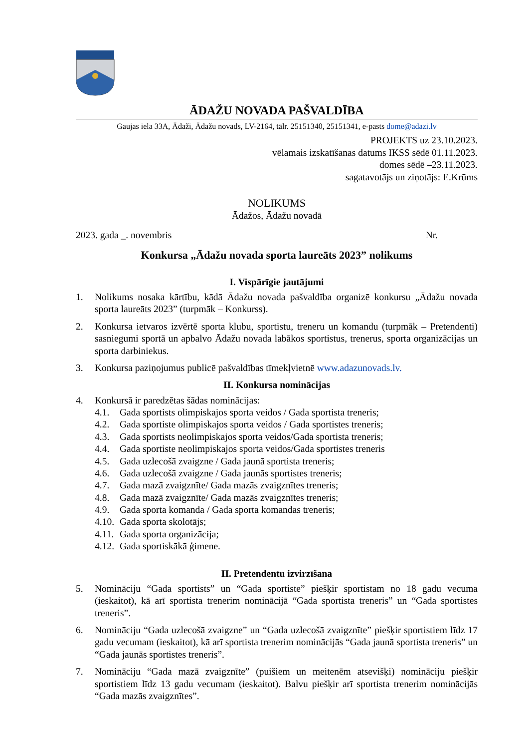ĀDAŽU NOVADA PAŠVALDĪBA
Gaujas iela 33A, Ādaži, Ādažu novads, LV-2164, tālr. 25151340, 25151341, e-pasts dome@adazi.lv
PROJEKTS uz 23.10.2023.
vēlamais izskatīšanas datums IKSS sēdē 01.11.2023.
domes sēdē –23.11.2023.
sagatavotājs un ziņotājs: E.Krūms
NOLIKUMS
Ādažos, Ādažu novadā
2023. gada _. novembris Nr.
Konkursa „Ādažu novada sporta laureāts 2023” nolikums
I. Vispārīgie jautājumi
1. Nolikums nosaka kārtību, kādā Ādažu novada pašvaldība organizē konkursu „Ādažu novada sporta laureāts 2023” (turpmāk – Konkurss).
2. Konkursa ietvaros izvērtē sporta klubu, sportistu, treneru un komandu (turpmāk – Pretendenti) sasniegumi sportā un apbalvo Ādažu novada labākos sportistus, trenerus, sporta organizācijas un sporta darbiniekus.
3. Konkursa paziņojumus publicē pašvaldības tīmekļvietnē www.adazunovads.lv.
II. Konkursa nominācijas
4. Konkursā ir paredzētas šādas nominācijas:
4.1. Gada sportists olimpiskajos sporta veidos / Gada sportista treneris;
4.2. Gada sportiste olimpiskajos sporta veidos / Gada sportistes treneris;
4.3. Gada sportists neolimpiskajos sporta veidos/Gada sportista treneris;
4.4. Gada sportiste neolimpiskajos sporta veidos/Gada sportistes treneris
4.5. Gada uzlecošā zvaigzne / Gada jaunā sportista treneris;
4.6. Gada uzlecošā zvaigzne / Gada jaunās sportistes treneris;
4.7. Gada mazā zvaigznīte/ Gada mazās zvaigznītes treneris;
4.8. Gada mazā zvaigznīte/ Gada mazās zvaigznītes treneris;
4.9. Gada sporta komanda / Gada sporta komandas treneris;
4.10. Gada sporta skolotājs;
4.11. Gada sporta organizācija;
4.12. Gada sportiskākā ģimene.
II. Pretendentu izvirzīšana
5. Nomināciju “Gada sportists” un “Gada sportiste” piešķir sportistam no 18 gadu vecuma (ieskaitot), kā arī sportista trenerim nominācijā “Gada sportista treneris” un “Gada sportistes treneris”.
6. Nomināciju “Gada uzlecošā zvaigzne” un “Gada uzlecošā zvaigznīte” piešķir sportistiem līdz 17 gadu vecumam (ieskaitot), kā arī sportista trenerim nominācijās “Gada jaunā sportista treneris” un “Gada jaunās sportistes treneris”.
7. Nomināciju “Gada mazā zvaigznīte” (puišiem un meitenēm atsevišķi) nomināciju piešķir sportistiem līdz 13 gadu vecumam (ieskaitot). Balvu piešķir arī sportista trenerim nominācijās “Gada mazās zvaigznītes”.